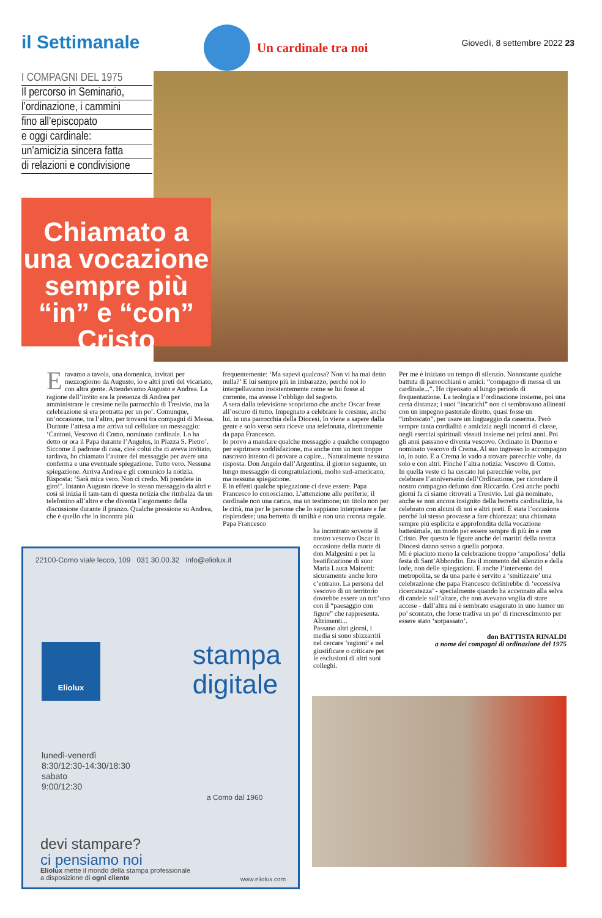il Settimanale Un cardinale tra noi Giovedì, 8 settembre 2022 23
I COMPAGNI DEL 1975
Il percorso in Seminario,
l’ordinazione, i cammini
fino all’episcopato
e oggi cardinale:
un’amicizia sincera fatta
di relazioni e condivisione
Chiamato a una vocazione sempre più “in” e “con” Cristo
Eravamo a tavola, una domenica, invitati per mezzogiorno da Augusto, io e altri preti del vicariato, con altra gente. Attendevamo Augusto e Andrea. La ragione dell’invito era la presenza di Andrea per amministrare le cresime nella parrocchia di Tresivio, ma la celebrazione si era protratta per un po’. Comunque, un’occasione, tra l’altro, per trovarsi tra compagni di Messa. Durante l’attesa a me arriva sul cellulare un messaggio: ‘Cantoni, Vescovo di Como, nominato cardinale. Lo ha detto or ora il Papa durante l’Angelus, in Piazza S. Pietro’. Siccome il padrone di casa, cioè colui che ci aveva invitato, tardava, ho chiamato l’autore del messaggio per avere una conferma e una eventuale spiegazione. Tutto vero. Nessuna spiegazione. Arriva Andrea e gli comunico la notizia. Risposta: ‘Sarà mica vero. Non ci credo. Mi prendete in giro!’. Intanto Augusto riceve lo stesso messaggio da altri e così si inizia il tam-tam di questa notizia che rimbalza da un telefonino all’altro e che diventa l’argomento della discussione durante il pranzo. Qualche pressione su Andrea, che è quello che lo incontra più
frequentemente: ‘Ma sapevi qualcosa? Non vi ha mai detto nulla?’ E lui sempre più in imbarazzo, perché noi lo interpellavamo insistentemente come se lui fosse al corrente, ma avesse l’obbligo del segreto.
A sera dalla televisione scopriamo che anche Oscar fosse all’oscuro di tutto. Impegnato a celebrare le cresime, anche lui, in una parrocchia della Diocesi, lo viene a sapere dalla gente e solo verso sera riceve una telefonata, direttamente da papa Francesco.
Io provo a mandare qualche messaggio a qualche compagno per esprimere soddisfazione, ma anche con un non troppo nascosto intento di provare a capire... Naturalmente nessuna risposta. Don Angelo dall’Argentina, il giorno seguente, un lungo messaggio di congratulazioni, molto sud-americano, ma nessuna spiegazione.
E in effetti qualche spiegazione ci deve essere. Papa Francesco lo conosciamo. L’attenzione alle periferie; il cardinale non una carica, ma un testimone; un titolo non per le città, ma per le persone che lo sappiano interpretare e far risplendere; una berretta di umiltà e non una corona regale. Papa Francesco
ha incontrato sovente il nostro vescovo Oscar in occasione della morte di don Malgesini e per la beatificazione di suor Maria Laura Mainetti: sicuramente anche loro c’entrano. La persona del vescovo di un territorio dovrebbe essere un tutt’uno con il “paesaggio con figure” che rappresenta. Altrimenti...
Passano altri giorni, i media si sono sbizzarriti nel cercare ‘ragioni’ e nel giustificare o criticare per le esclusioni di altri suoi colleghi.
Per me è iniziato un tempo di silenzio. Nonostante qualche battuta di parrocchiani o amici: “compagno di messa di un cardinale...”. Ho ripensato al lungo periodo di frequentazione. La teologia e l’ordinazione insieme, poi una certa distanza; i suoi “incarichi” non ci sembravano allineati con un impegno pastorale diretto, quasi fosse un “imboscato”, per usare un linguaggio da caserma. Però sempre tanta cordialità e amicizia negli incontri di classe, negli esercizi spirituali vissuti insieme nei primi anni. Poi gli anni passano e diventa vescovo. Ordinato in Duomo e nominato vescovo di Crema. Al suo ingresso lo accompagno io, in auto. E a Crema lo vado a trovare parecchie volte, da solo e con altri. Finché l’altra notizia: Vescovo di Como.
In quella veste ci ha cercato lui parecchie volte, per celebrare l’anniversario dell’Ordinazione, per ricordare il nostro compagno defunto don Riccardo. Così anche pochi giorni fa ci siamo ritrovati a Tresivio. Lui già nominato, anche se non ancora insignito della berretta cardinalizia, ha celebrato con alcuni di noi e altri preti. È stata l’occasione perché lui stesso provasse a fare chiarezza: una chiamata sempre più esplicita e approfondita della vocazione battesimale, un modo per essere sempre di più in e con Cristo. Per questo le figure anche dei martiri della nostra Diocesi danno senso a quella porpora.
Mi è piaciuto meno la celebrazione troppo ‘ampollosa’ della festa di Sant’Abbondio. Era il momento del silenzio e della lode, non delle spiegazioni. E anche l’intervento del metropolita, se da una parte è servito a ‘smitizzare’ una celebrazione che papa Francesco definirebbe di ‘eccessiva ricercatezza’ - specialmente quando ha accennato alla selva di candele sull’altare, che non avevano voglia di stare accese - dall’altra mi è sembrato esagerato in uno humor un po’ scontato, che forse tradiva un po’ di rincrescimento per essere stato ‘sorpassato’.
don BATTISTA RINALDI
a nome dei compagni di ordinazione del 1975
22100-Como viale lecco, 109 031 30.00.32 info@eliolux.it
Eliolux
stampa
digitale
lunedì-venerdì
8:30/12:30-14:30/18:30
sabato
9:00/12:30
a Como dal 1960
devi stampare?
ci pensiamo noi
Eliolux mette il mondo della stampa professionale
a disposizione di ogni cliente
www.eliolux.com